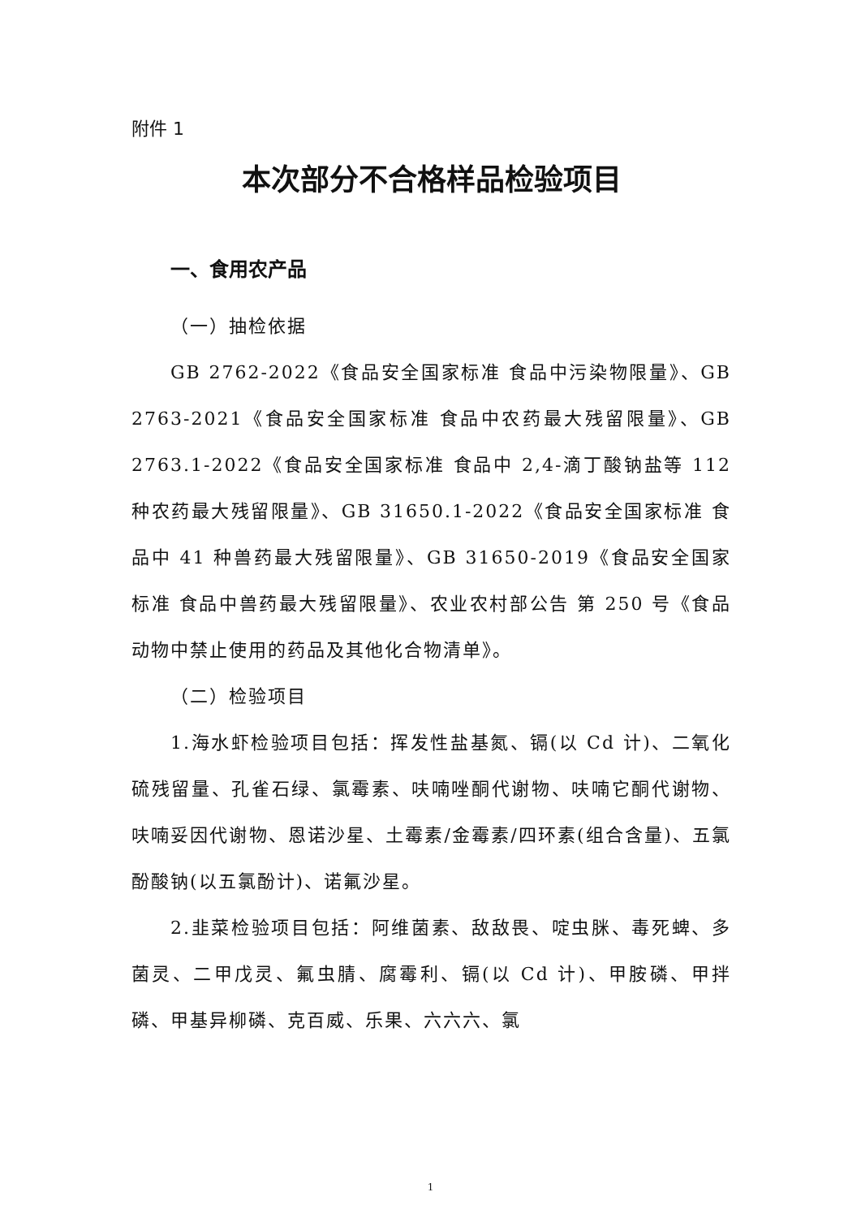附件 1
本次部分不合格样品检验项目
一、食用农产品
（一）抽检依据
GB 2762-2022《食品安全国家标准 食品中污染物限量》、GB 2763-2021《食品安全国家标准 食品中农药最大残留限量》、GB 2763.1-2022《食品安全国家标准 食品中 2,4-滴丁酸钠盐等 112 种农药最大残留限量》、GB 31650.1-2022《食品安全国家标准 食品中 41 种兽药最大残留限量》、GB 31650-2019《食品安全国家标准 食品中兽药最大残留限量》、农业农村部公告 第 250 号《食品动物中禁止使用的药品及其他化合物清单》。
（二）检验项目
1.海水虾检验项目包括：挥发性盐基氮、镉(以 Cd 计)、二氧化硫残留量、孔雀石绿、氯霉素、呋喃唑酮代谢物、呋喃它酮代谢物、呋喃妥因代谢物、恩诺沙星、土霉素/金霉素/四环素(组合含量)、五氯酚酸钠(以五氯酚计)、诺氟沙星。
2.韭菜检验项目包括：阿维菌素、敌敌畏、啶虫脒、毒死蜱、多菌灵、二甲戊灵、氟虫腈、腐霉利、镉(以 Cd 计)、甲胺磷、甲拌磷、甲基异柳磷、克百威、乐果、六六六、氯
1